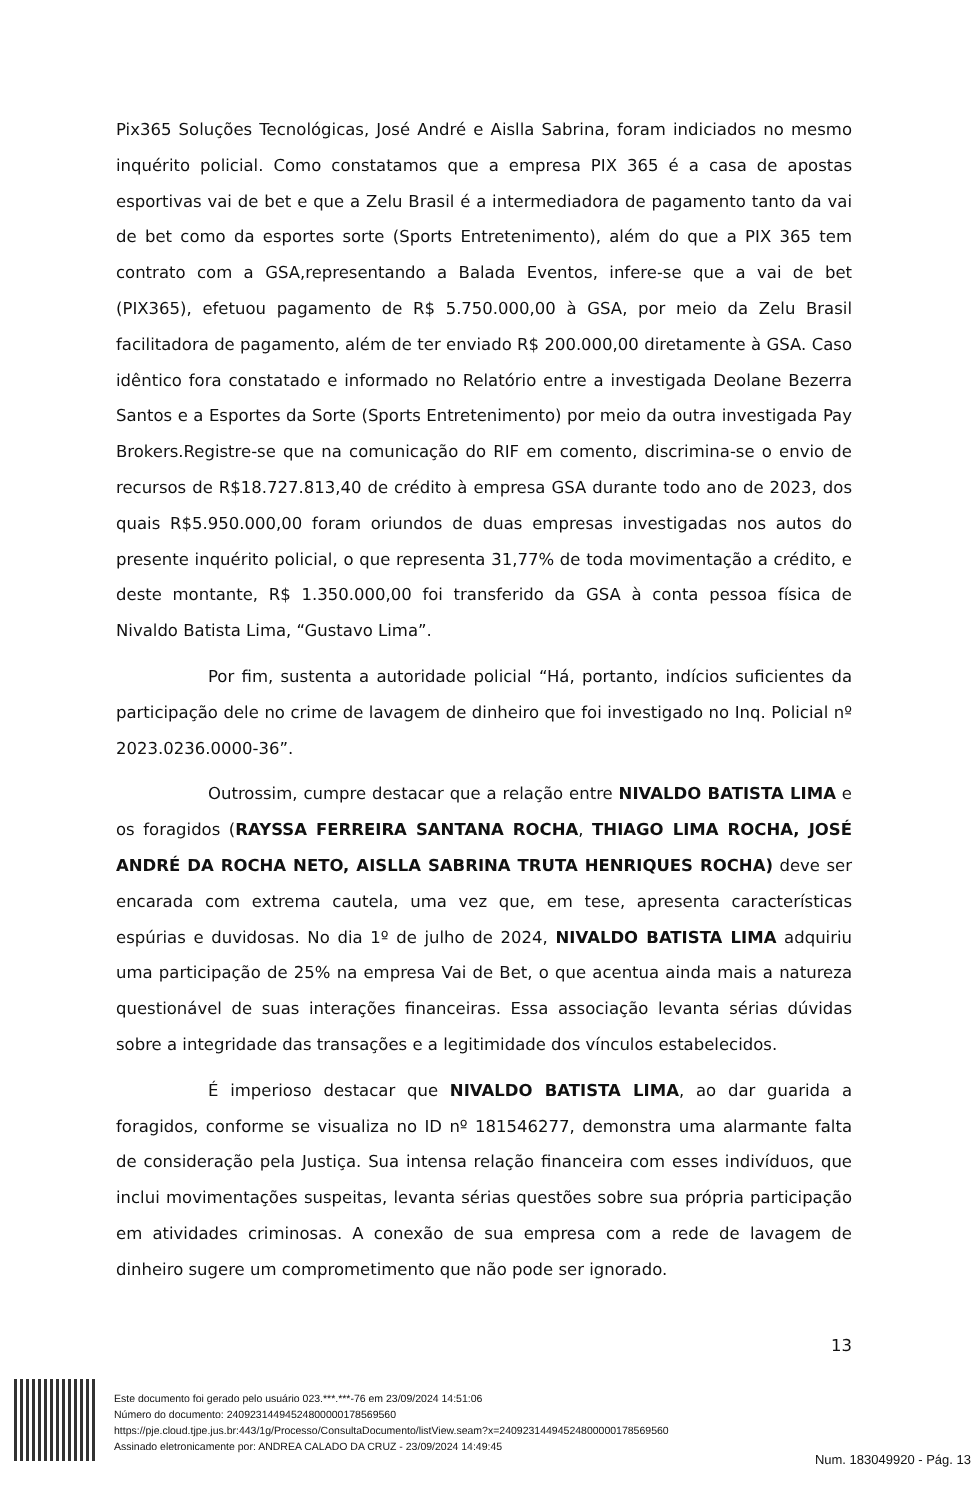Pix365 Soluções Tecnológicas, José André e Aislla Sabrina, foram indiciados no mesmo inquérito policial. Como constatamos que a empresa PIX 365 é a casa de apostas esportivas vai de bet e que a Zelu Brasil é a intermediadora de pagamento tanto da vai de bet como da esportes sorte (Sports Entretenimento), além do que a PIX 365 tem contrato com a GSA,representando a Balada Eventos, infere-se que a vai de bet (PIX365), efetuou pagamento de R$ 5.750.000,00 à GSA, por meio da Zelu Brasil facilitadora de pagamento, além de ter enviado R$ 200.000,00 diretamente à GSA. Caso idêntico fora constatado e informado no Relatório entre a investigada Deolane Bezerra Santos e a Esportes da Sorte (Sports Entretenimento) por meio da outra investigada Pay Brokers.Registre-se que na comunicação do RIF em comento, discrimina-se o envio de recursos de R$18.727.813,40 de crédito à empresa GSA durante todo ano de 2023, dos quais R$5.950.000,00 foram oriundos de duas empresas investigadas nos autos do presente inquérito policial, o que representa 31,77% de toda movimentação a crédito, e deste montante, R$ 1.350.000,00 foi transferido da GSA à conta pessoa física de Nivaldo Batista Lima, “Gustavo Lima”.
Por fim, sustenta a autoridade policial “Há, portanto, indícios suficientes da participação dele no crime de lavagem de dinheiro que foi investigado no Inq. Policial nº 2023.0236.0000-36”.
Outrossim, cumpre destacar que a relação entre NIVALDO BATISTA LIMA e os foragidos (RAYSSA FERREIRA SANTANA ROCHA, THIAGO LIMA ROCHA, JOSÉ ANDRÉ DA ROCHA NETO, AISLLA SABRINA TRUTA HENRIQUES ROCHA) deve ser encarada com extrema cautela, uma vez que, em tese, apresenta características espúrias e duvidosas. No dia 1º de julho de 2024, NIVALDO BATISTA LIMA adquiriu uma participação de 25% na empresa Vai de Bet, o que acentua ainda mais a natureza questionável de suas interações financeiras. Essa associação levanta sérias dúvidas sobre a integridade das transações e a legitimidade dos vínculos estabelecidos.
É imperioso destacar que NIVALDO BATISTA LIMA, ao dar guarida a foragidos, conforme se visualiza no ID nº 181546277, demonstra uma alarmante falta de consideração pela Justiça. Sua intensa relação financeira com esses indivíduos, que inclui movimentações suspeitas, levanta sérias questões sobre sua própria participação em atividades criminosas. A conexão de sua empresa com a rede de lavagem de dinheiro sugere um comprometimento que não pode ser ignorado.
13
Este documento foi gerado pelo usuário 023.***.***-76 em 23/09/2024 14:51:06
Número do documento: 24092314494524800000178569560
https://pje.cloud.tjpe.jus.br:443/1g/Processo/ConsultaDocumento/listView.seam?x=24092314494524800000178569560
Assinado eletronicamente por: ANDREA CALADO DA CRUZ - 23/09/2024 14:49:45
Num. 183049920 - Pág. 13